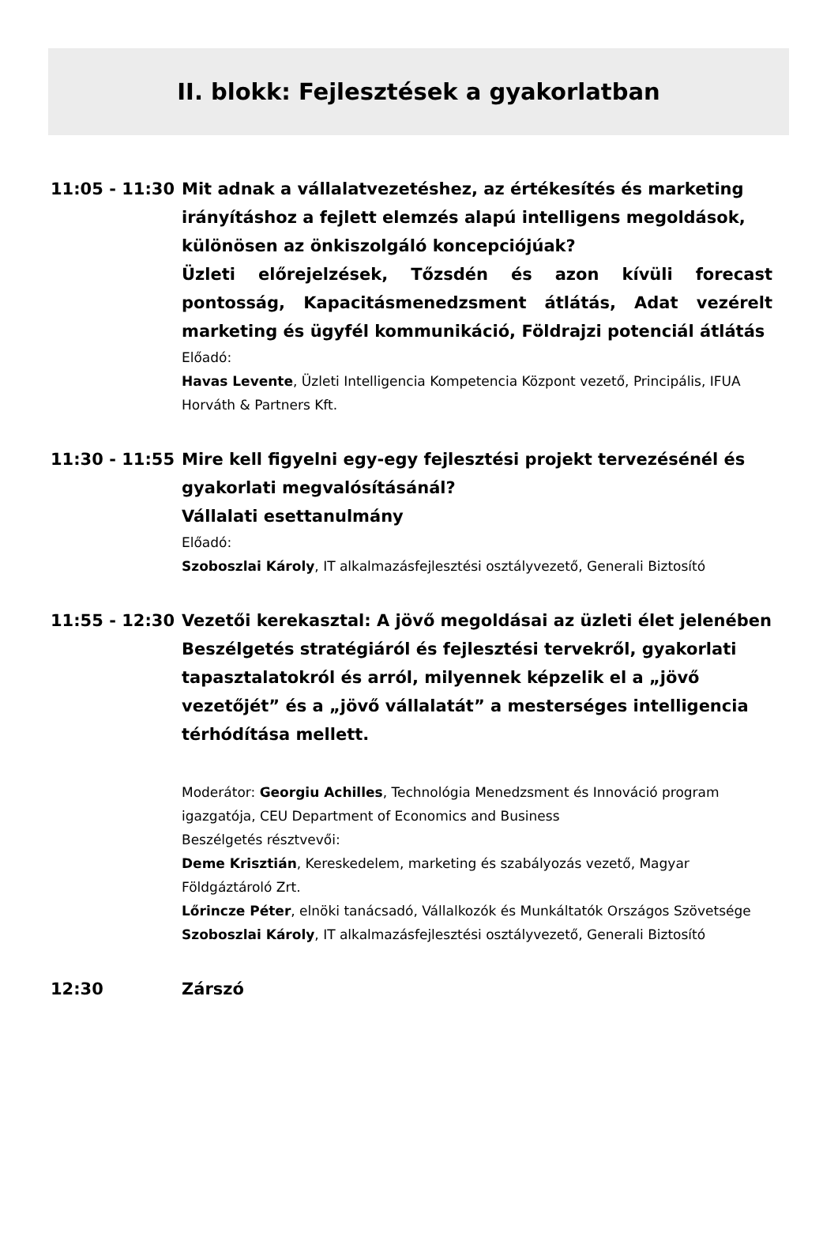II. blokk: Fejlesztések a gyakorlatban
11:05 - 11:30 Mit adnak a vállalatvezetéshez, az értékesítés és marketing irányításhoz a fejlett elemzés alapú intelligens megoldások, különösen az önkiszolgáló koncepciójúak?
Üzleti előrejelzések, Tőzsdén és azon kívüli forecast pontosság, Kapacitásmenedzsment átlátás, Adat vezérelt marketing és ügyfél kommunikáció, Földrajzi potenciál átlátás
Előadó:
Havas Levente, Üzleti Intelligencia Kompetencia Központ vezető, Principális, IFUA Horváth & Partners Kft.
11:30 - 11:55 Mire kell figyelni egy-egy fejlesztési projekt tervezésénél és gyakorlati megvalósításánál?
Vállalati esettanulmány
Előadó:
Szoboszlai Károly, IT alkalmazásfejlesztési osztályvezető, Generali Biztosító
11:55 - 12:30 Vezetői kerekasztal: A jövő megoldásai az üzleti élet jelenében
Beszélgetés stratégiáról és fejlesztési tervekről, gyakorlati tapasztalatokról és arról, milyennek képzelik el a „jövő vezetőjét” és a „jövő vállalatát” a mesterséges intelligencia térhódítása mellett.
Moderátor: Georgiu Achilles, Technológia Menedzsment és Innováció program igazgatója, CEU Department of Economics and Business
Beszélgetés résztvevői:
Deme Krisztián, Kereskedelem, marketing és szabályozás vezető, Magyar Földgáztároló Zrt.
Lőrincze Péter, elnöki tanácsadó, Vállalkozók és Munkáltatók Országos Szövetsége
Szoboszlai Károly, IT alkalmazásfejlesztési osztályvezető, Generali Biztosító
12:30 Zárszó